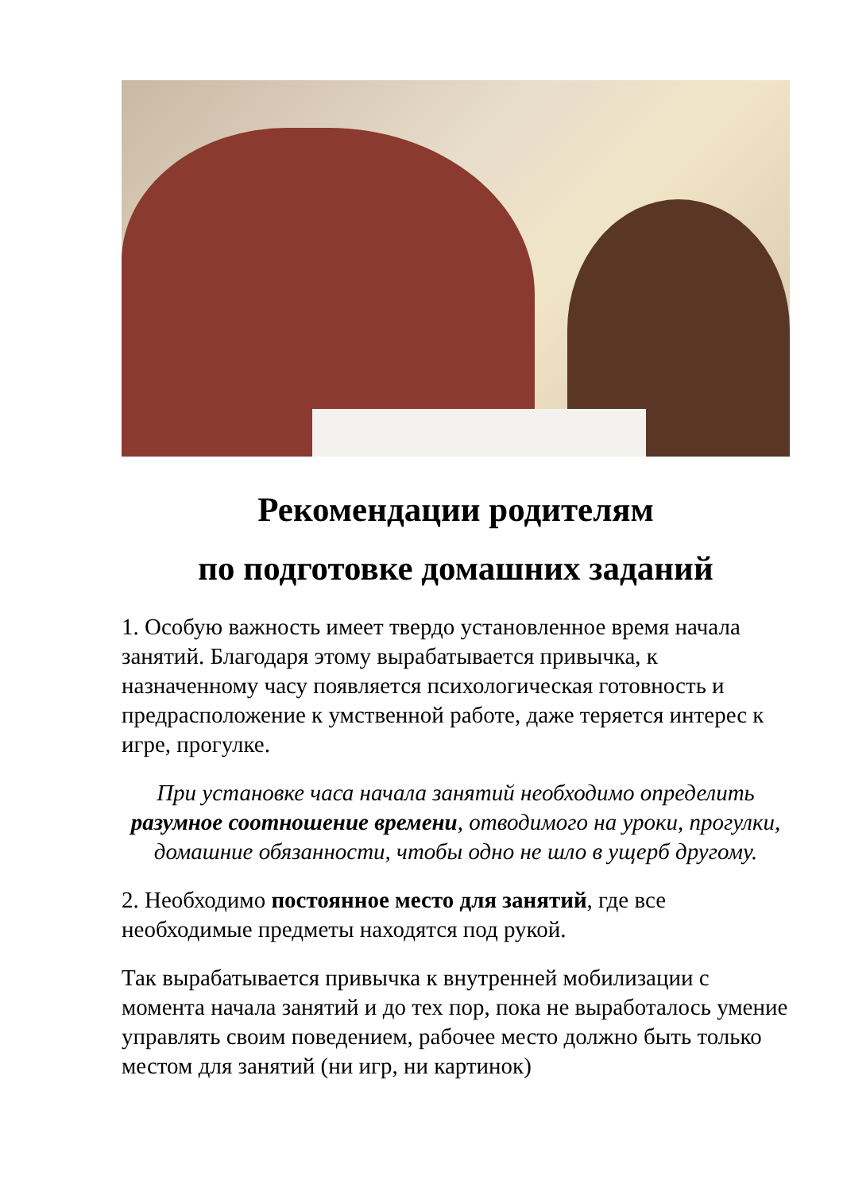Рекомендации родителям
по подготовке домашних заданий
1. Особую важность имеет твердо установленное время начала занятий. Благодаря этому вырабатывается привычка, к назначенному часу появляется психологическая готовность и предрасположение к умственной работе, даже теряется интерес к игре, прогулке.
При установке часа начала занятий необходимо определить разумное соотношение времени, отводимого на уроки, прогулки, домашние обязанности, чтобы одно не шло в ущерб другому.
2. Необходимо постоянное место для занятий, где все необходимые предметы находятся под рукой.
Так вырабатывается привычка к внутренней мобилизации с момента начала занятий и до тех пор, пока не выработалось умение управлять своим поведением, рабочее место должно быть только местом для занятий (ни игр, ни картинок)